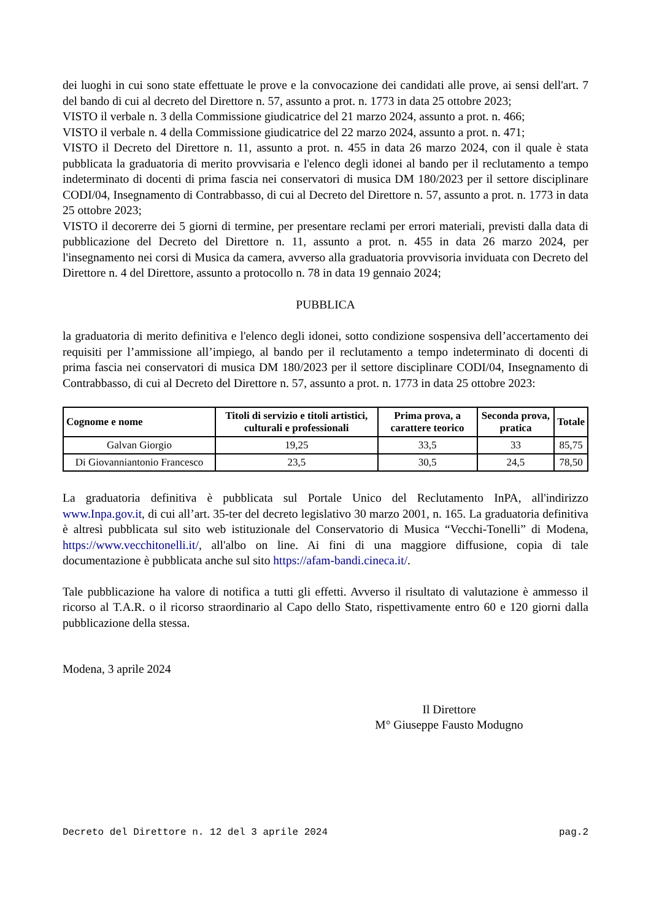dei luoghi in cui sono state effettuate le prove e la convocazione dei candidati alle prove, ai sensi dell'art. 7 del bando di cui al decreto del Direttore n. 57, assunto a prot. n. 1773 in data 25 ottobre 2023;
VISTO il verbale n. 3 della Commissione giudicatrice del 21 marzo 2024, assunto a prot. n. 466;
VISTO il verbale n. 4 della Commissione giudicatrice del 22 marzo 2024, assunto a prot. n. 471;
VISTO il Decreto del Direttore n. 11, assunto a prot. n. 455 in data 26 marzo 2024, con il quale è stata pubblicata la graduatoria di merito provvisaria e l'elenco degli idonei al bando per il reclutamento a tempo indeterminato di docenti di prima fascia nei conservatori di musica DM 180/2023 per il settore disciplinare CODI/04, Insegnamento di Contrabbasso, di cui al Decreto del Direttore n. 57, assunto a prot. n. 1773 in data 25 ottobre 2023;
VISTO il decorerre dei 5 giorni di termine, per presentare reclami per errori materiali, previsti dalla data di pubblicazione del Decreto del Direttore n. 11, assunto a prot. n. 455 in data 26 marzo 2024, per l'insegnamento nei corsi di Musica da camera, avverso alla graduatoria provvisoria inviduata con Decreto del Direttore n. 4 del Direttore, assunto a protocollo n. 78 in data 19 gennaio 2024;
PUBBLICA
la graduatoria di merito definitiva e l'elenco degli idonei, sotto condizione sospensiva dell’accertamento dei requisiti per l’ammissione all’impiego, al bando per il reclutamento a tempo indeterminato di docenti di prima fascia nei conservatori di musica DM 180/2023 per il settore disciplinare CODI/04, Insegnamento di Contrabbasso, di cui al Decreto del Direttore n. 57, assunto a prot. n. 1773 in data 25 ottobre 2023:
| Cognome e nome | Titoli di servizio e titoli artistici, culturali e professionali | Prima prova, a carattere teorico | Seconda prova, pratica | Totale |
| --- | --- | --- | --- | --- |
| Galvan Giorgio | 19,25 | 33,5 | 33 | 85,75 |
| Di Giovanniantonio Francesco | 23,5 | 30,5 | 24,5 | 78,50 |
La graduatoria definitiva è pubblicata sul Portale Unico del Reclutamento InPA, all'indirizzo www.Inpa.gov.it, di cui all’art. 35-ter del decreto legislativo 30 marzo 2001, n. 165. La graduatoria definitiva è altresì pubblicata sul sito web istituzionale del Conservatorio di Musica “Vecchi-Tonelli” di Modena, https://www.vecchitonelli.it/, all'albo on line. Ai fini di una maggiore diffusione, copia di tale documentazione è pubblicata anche sul sito https://afam-bandi.cineca.it/.
Tale pubblicazione ha valore di notifica a tutti gli effetti. Avverso il risultato di valutazione è ammesso il ricorso al T.A.R. o il ricorso straordinario al Capo dello Stato, rispettivamente entro 60 e 120 giorni dalla pubblicazione della stessa.
Modena, 3 aprile 2024
Il Direttore
M° Giuseppe Fausto Modugno
Decreto del Direttore n. 12 del 3 aprile 2024 pag.2